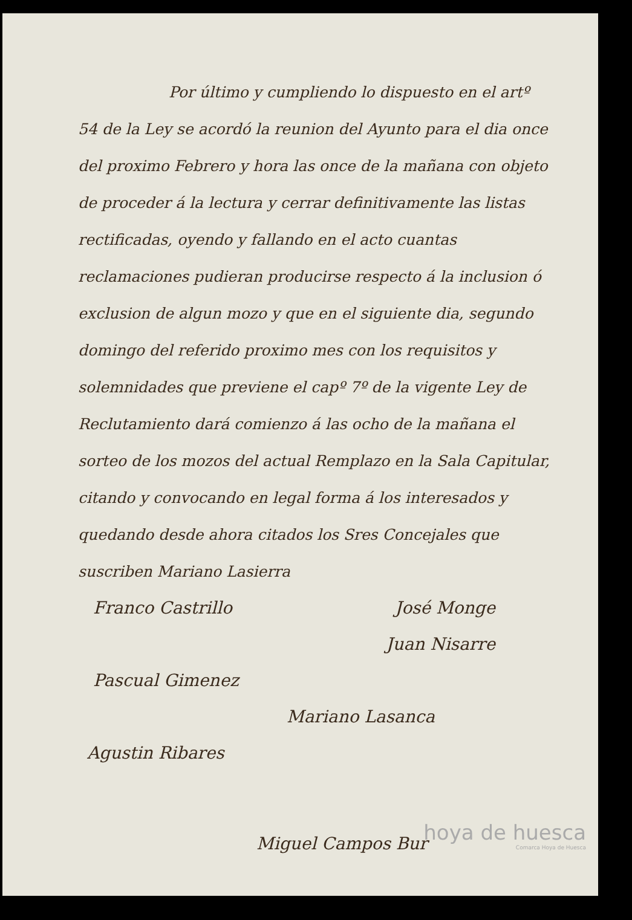Por último y cumpliendo lo dispuesto en el artº 54 de la Ley se acordó la reunion del Ayunto para el dia once del proximo Febrero y hora las once de la mañana con objeto de proceder á la lectura y cerrar definitivamente las listas rectificadas, oyendo y fallando en el acto cuantas reclamaciones pudieran producirse respecto á la inclusion ó exclusion de algun mozo y que en el siguiente dia, segundo domingo del referido proximo mes con los requisitos y solemnidades que previene el capº 7º de la vigente Ley de Reclutamiento dará comienzo á las ocho de la mañana el sorteo de los mozos del actual Remplazo en la Sala Capitular, citando y convocando en legal forma á los interesados y quedando desde ahora citados los Sres Concejales que suscriben Mariano Lasierra
Franco Castrillo José Monge
Juan Nisarre
Pascual Gimenez
Mariano Lasanca
Agustin Ribares
Miguel Campos Bur
hoya de huesca
Comarca Hoya de Huesca